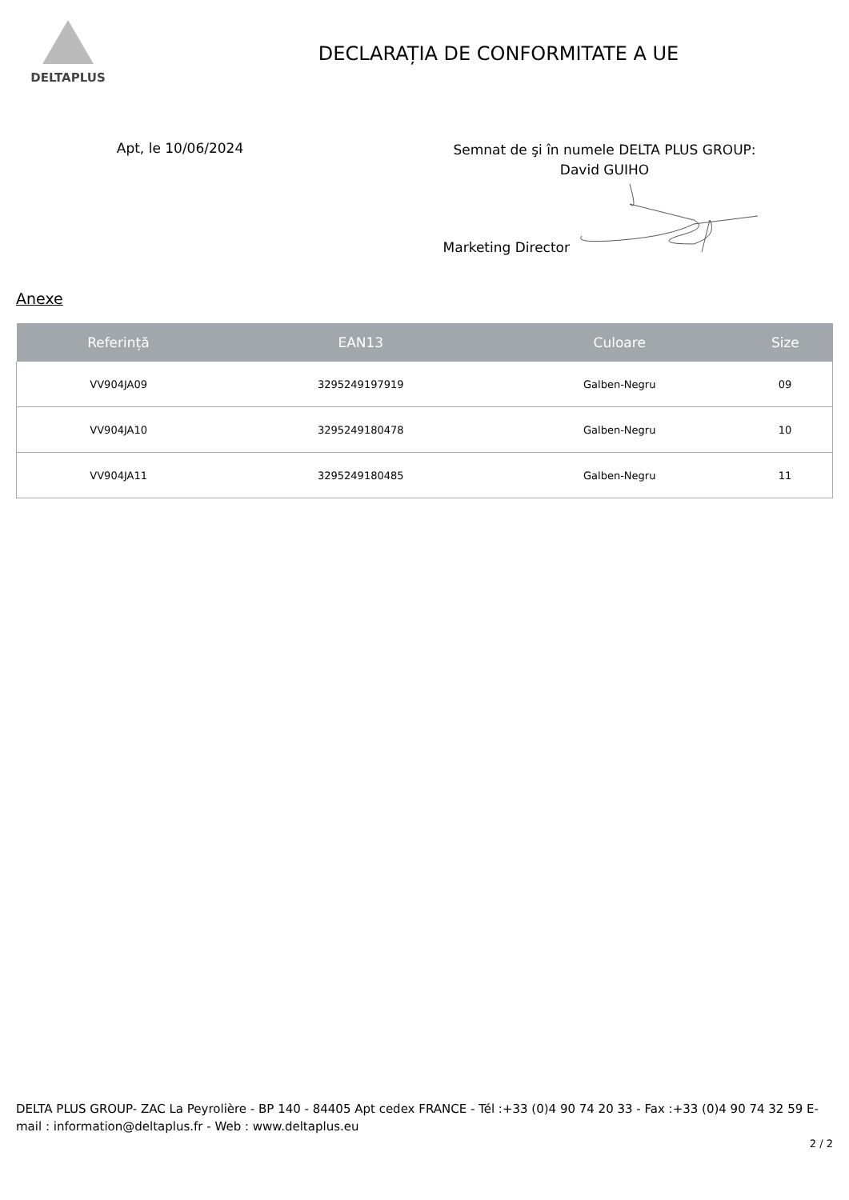DELTAPLUS
DECLARAȚIA DE CONFORMITATE A UE
Apt, le 10/06/2024
Semnat de şi în numele DELTA PLUS GROUP:
David GUIHO
Marketing Director
Anexe
| Referință | EAN13 | Culoare | Size |
| --- | --- | --- | --- |
| VV904JA09 | 3295249197919 | Galben-Negru | 09 |
| VV904JA10 | 3295249180478 | Galben-Negru | 10 |
| VV904JA11 | 3295249180485 | Galben-Negru | 11 |
DELTA PLUS GROUP- ZAC La Peyrolière - BP 140 - 84405 Apt cedex FRANCE - Tél :+33 (0)4 90 74 20 33 - Fax :+33 (0)4 90 74 32 59 E-mail : information@deltaplus.fr - Web : www.deltaplus.eu
2 / 2